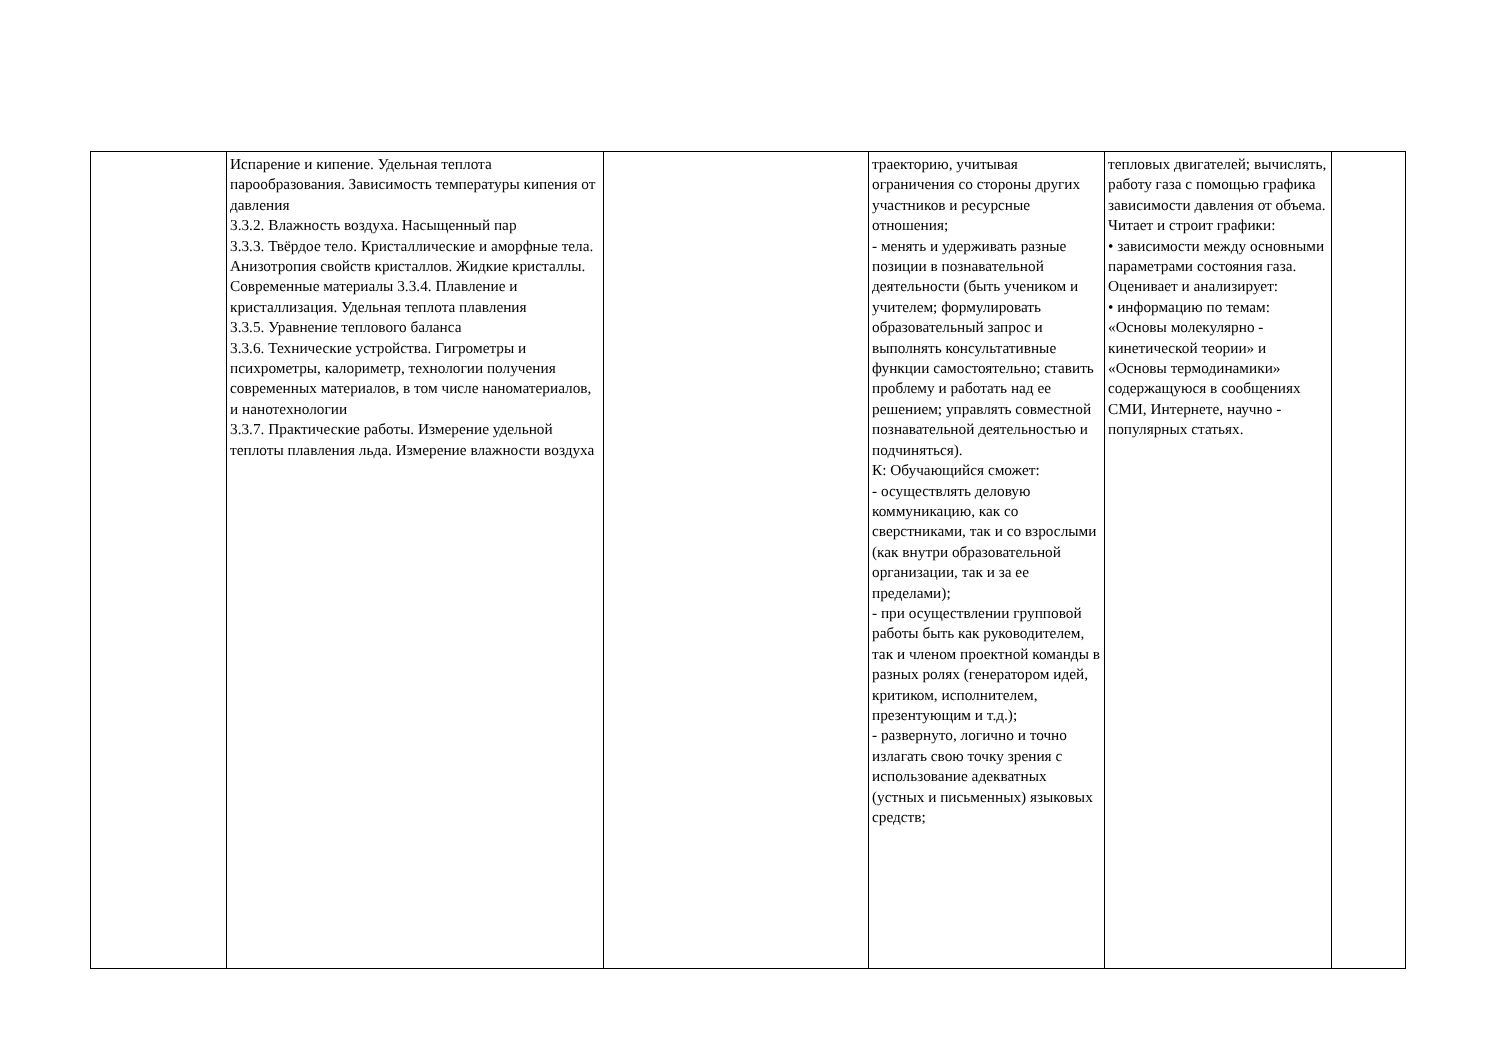| | Испарение и кипение. Удельная теплота парообразования. Зависимость температуры кипения от давления 3.3.2. Влажность воздуха. Насыщенный пар 3.3.3. Твёрдое тело. Кристаллические и аморфные тела. Анизотропия свойств кристаллов. Жидкие кристаллы. Современные материалы 3.3.4. Плавление и кристаллизация. Удельная теплота плавления 3.3.5. Уравнение теплового баланса 3.3.6. Технические устройства. Гигрометры и психрометры, калориметр, технологии получения современных материалов, в том числе наноматериалов, и нанотехнологии 3.3.7. Практические работы. Измерение удельной теплоты плавления льда. Измерение влажности воздуха | | траекторию, учитывая ограничения со стороны других участников и ресурсные отношения; - менять и удерживать разные позиции в познавательной деятельности (быть учеником и учителем; формулировать образовательный запрос и выполнять консультативные функции самостоятельно; ставить проблему и работать над ее решением; управлять совместной познавательной деятельностью и подчиняться). К: Обучающийся сможет: - осуществлять деловую коммуникацию, как со сверстниками, так и со взрослыми (как внутри образовательной организации, так и за ее пределами); - при осуществлении групповой работы быть как руководителем, так и членом проектной команды в разных ролях (генератором идей, критиком, исполнителем, презентующим и т.д.); - развернуто, логично и точно излагать свою точку зрения с использование адекватных (устных и письменных) языковых средств; | тепловых двигателей; вычислять, работу газа с помощью графика зависимости давления от объема. Читает и строит графики: • зависимости между основными параметрами состояния газа. Оценивает и анализирует: • информацию по темам: «Основы молекулярно - кинетической теории» и «Основы термодинамики» содержащуюся в сообщениях СМИ, Интернете, научно - популярных статьях. | |